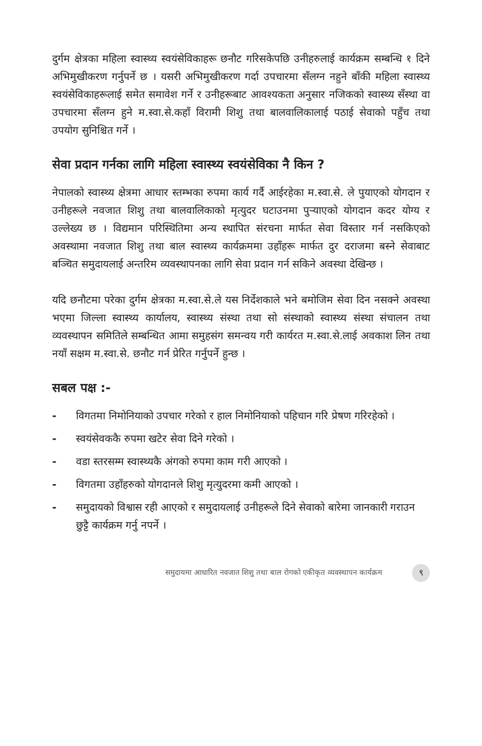दुर्गम क्षेत्रका महिला स्वास्थ्य स्वयंसेविकाहरू छनौट गरिसकेपछि उनीहरुलाई कार्यक्रम सम्बन्धि १ दिने अभिमुखीकरण गर्नुपर्ने छ । यसरी अभिमुखीकरण गर्दा उपचारमा सँलग्न नहुने बाँकी महिला स्वास्थ्य स्वयंसेविकाहरूलाई समेत समावेश गर्ने र उनीहरूबाट आवश्यकता अनुसार नजिकको स्वास्थ्य सँस्था वा उपचारमा सँलग्न हुने म.स्वा.से.कहाँ विरामी शिशु तथा बालवालिकालाई पठाई सेवाको पहुँच तथा उपयोग सुनिश्चित गर्ने ।
सेवा प्रदान गर्नका लागि महिला स्वास्थ्य स्वयंसेविका नै किन ?
नेपालको स्वास्थ्य क्षेत्रमा आधार स्तम्भका रुपमा कार्य गर्दै आईरहेका म.स्वा.से. ले पुयाएको योगदान र उनीहरूले नवजात शिशु तथा बालवालिकाको मृत्युदर घटाउनमा पुऱ्याएको योगदान कदर योग्य र उल्लेख्य छ । विद्यमान परिस्थितिमा अन्य स्थापित संरचना मार्फत सेवा विस्तार गर्न नसकिएको अवस्थामा नवजात शिशु तथा बाल स्वास्थ्य कार्यक्रममा उहाँहरू मार्फत दुर दराजमा बस्ने सेवाबाट बञ्चित समुदायलाई अन्तरिम व्यवस्थापनका लागि सेवा प्रदान गर्न सकिने अवस्था देखिन्छ ।
यदि छनौटमा परेका दुर्गम क्षेत्रका म.स्वा.से.ले यस निर्देशकाले भने बमोजिम सेवा दिन नसक्ने अवस्था भएमा जिल्ला स्वास्थ्य कार्यालय, स्वास्थ्य संस्था तथा सो संस्थाको स्वास्थ्य संस्था संचालन तथा व्यवस्थापन समितिले सम्बन्धित आमा समुहसंग समन्वय गरी कार्यरत म.स्वा.से.लाई अवकाश लिन तथा नयाँ सक्षम म.स्वा.से. छनौट गर्न प्रेरित गर्नुपर्ने हुन्छ ।
सबल पक्ष :-
- विगतमा निमोनियाको उपचार गरेको र हाल निमोनियाको पहिचान गरि प्रेषण गरिरहेको ।
- स्वयंसेवककै रुपमा खटेर सेवा दिने गरेको ।
- वडा स्तरसम्म स्वास्थ्यकै अंगको रुपमा काम गरी आएको ।
- विगतमा उहाँहरुको योगदानले शिशु मृत्युदरमा कमी आएको ।
- समुदायको विश्वास रही आएको र समुदायलाई उनीहरूले दिने सेवाको बारेमा जानकारी गराउन छुट्टै कार्यक्रम गर्नु नपर्ने ।
समुदायमा आधारित नवजात शिशु तथा बाल रोगको एकीकृत व्यवस्थापन कार्यक्रम ९